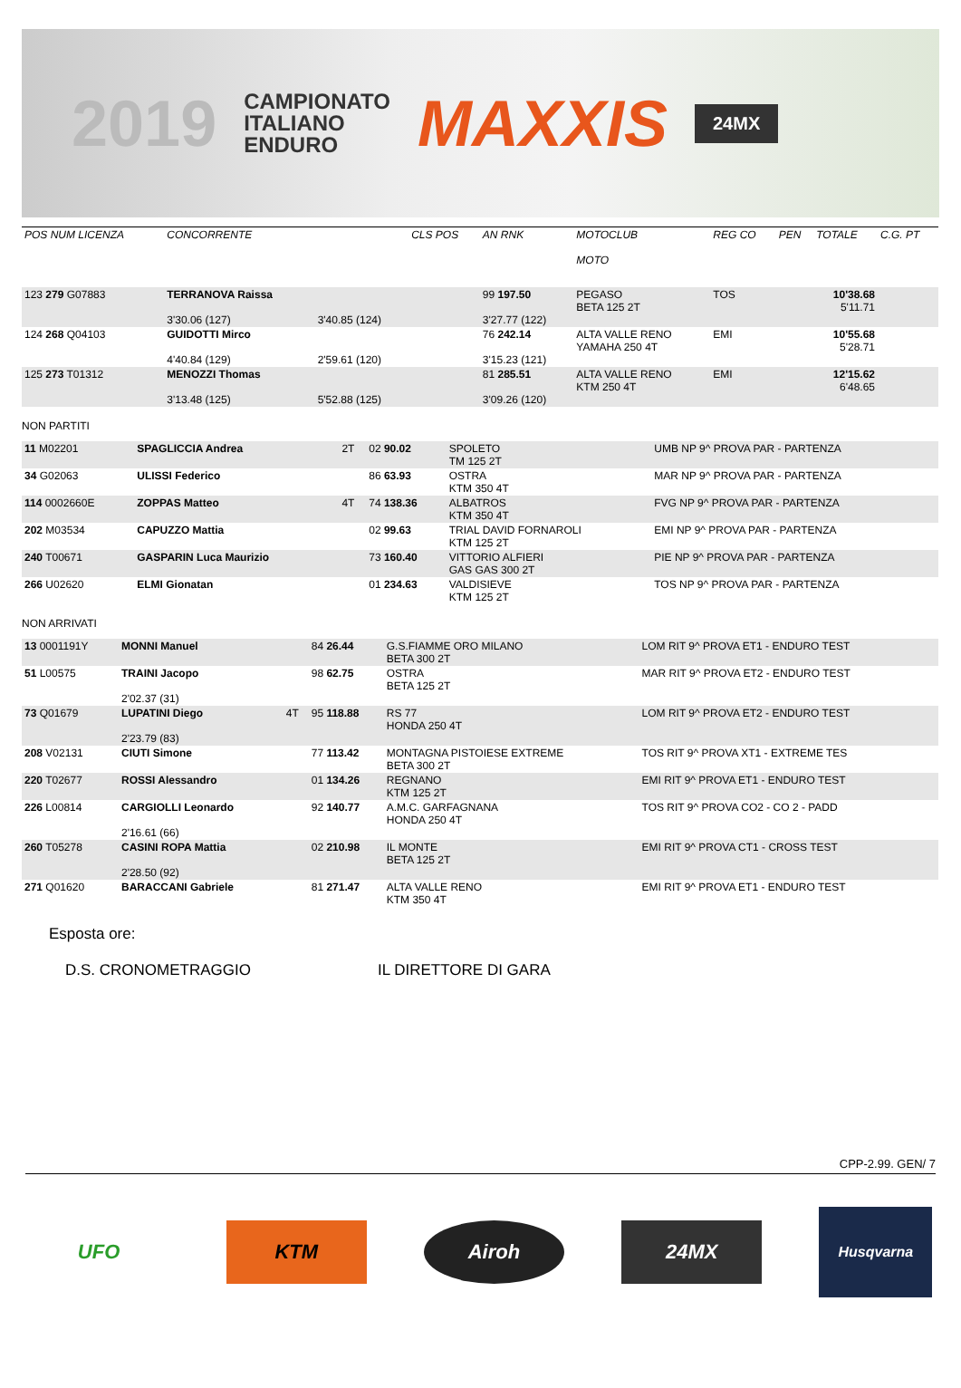2019
CAMPIONATO
ITALIANO
ENDURO
MAXXIS
24MX
| POS NUM LICENZA | CONCORRENTE | | CLS POS | AN RNK | MOTOCLUB MOTO | REG CO | PEN | TOTALE | C.G. PT |
| --- | --- | --- | --- | --- | --- | --- | --- | --- | --- |
| 123 279 G07883 | TERRANOVA Raissa 3'30.06 (127) | 3'40.85 (124) | | 99 197.50 3'27.77 (122) | PEGASO BETA 125 2T | TOS | | 10'38.68 5'11.71 | |
| 124 268 Q04103 | GUIDOTTI Mirco 4'40.84 (129) | 2'59.61 (120) | | 76 242.14 3'15.23 (121) | ALTA VALLE RENO YAMAHA 250 4T | EMI | | 10'55.68 5'28.71 | |
| 125 273 T01312 | MENOZZI Thomas 3'13.48 (125) | 5'52.88 (125) | | 81 285.51 3'09.26 (120) | ALTA VALLE RENO KTM 250 4T | EMI | | 12'15.62 6'48.65 | |
NON PARTITI
| 11 M02201 | SPAGLICCIA Andrea | 2T | 02 90.02 | SPOLETO TM 125 2T | UMB NP 9^ PROVA PAR - PARTENZA |
| 34 G02063 | ULISSI Federico | | 86 63.93 | OSTRA KTM 350 4T | MAR NP 9^ PROVA PAR - PARTENZA |
| 114 0002660E | ZOPPAS Matteo | 4T | 74 138.36 | ALBATROS KTM 350 4T | FVG NP 9^ PROVA PAR - PARTENZA |
| 202 M03534 | CAPUZZO Mattia | | 02 99.63 | TRIAL DAVID FORNAROLI KTM 125 2T | EMI NP 9^ PROVA PAR - PARTENZA |
| 240 T00671 | GASPARIN Luca Maurizio | | 73 160.40 | VITTORIO ALFIERI GAS GAS 300 2T | PIE NP 9^ PROVA PAR - PARTENZA |
| 266 U02620 | ELMI Gionatan | | 01 234.63 | VALDISIEVE KTM 125 2T | TOS NP 9^ PROVA PAR - PARTENZA |
NON ARRIVATI
| 13 0001191Y | MONNI Manuel | | 84 26.44 | G.S.FIAMME ORO MILANO BETA 300 2T | LOM RIT 9^ PROVA ET1 - ENDURO TEST |
| 51 L00575 | TRAINI Jacopo 2'02.37 (31) | | 98 62.75 | OSTRA BETA 125 2T | MAR RIT 9^ PROVA ET2 - ENDURO TEST |
| 73 Q01679 | LUPATINI Diego 2'23.79 (83) | 4T | 95 118.88 | RS 77 HONDA 250 4T | LOM RIT 9^ PROVA ET2 - ENDURO TEST |
| 208 V02131 | CIUTI Simone | | 77 113.42 | MONTAGNA PISTOIESE EXTREME BETA 300 2T | TOS RIT 9^ PROVA XT1 - EXTREME TES |
| 220 T02677 | ROSSI Alessandro | | 01 134.26 | REGNANO KTM 125 2T | EMI RIT 9^ PROVA ET1 - ENDURO TEST |
| 226 L00814 | CARGIOLLI Leonardo 2'16.61 (66) | | 92 140.77 | A.M.C. GARFAGNANA HONDA 250 4T | TOS RIT 9^ PROVA CO2 - CO 2 - PADD |
| 260 T05278 | CASINI ROPA Mattia 2'28.50 (92) | | 02 210.98 | IL MONTE BETA 125 2T | EMI RIT 9^ PROVA CT1 - CROSS TEST |
| 271 Q01620 | BARACCANI Gabriele | | 81 271.47 | ALTA VALLE RENO KTM 350 4T | EMI RIT 9^ PROVA ET1 - ENDURO TEST |
Esposta ore:
D.S. CRONOMETRAGGIO IL DIRETTORE DI GARA
CPP-2.99. GEN/ 7
UFO KTM Airoh 24MX
Husqvarna